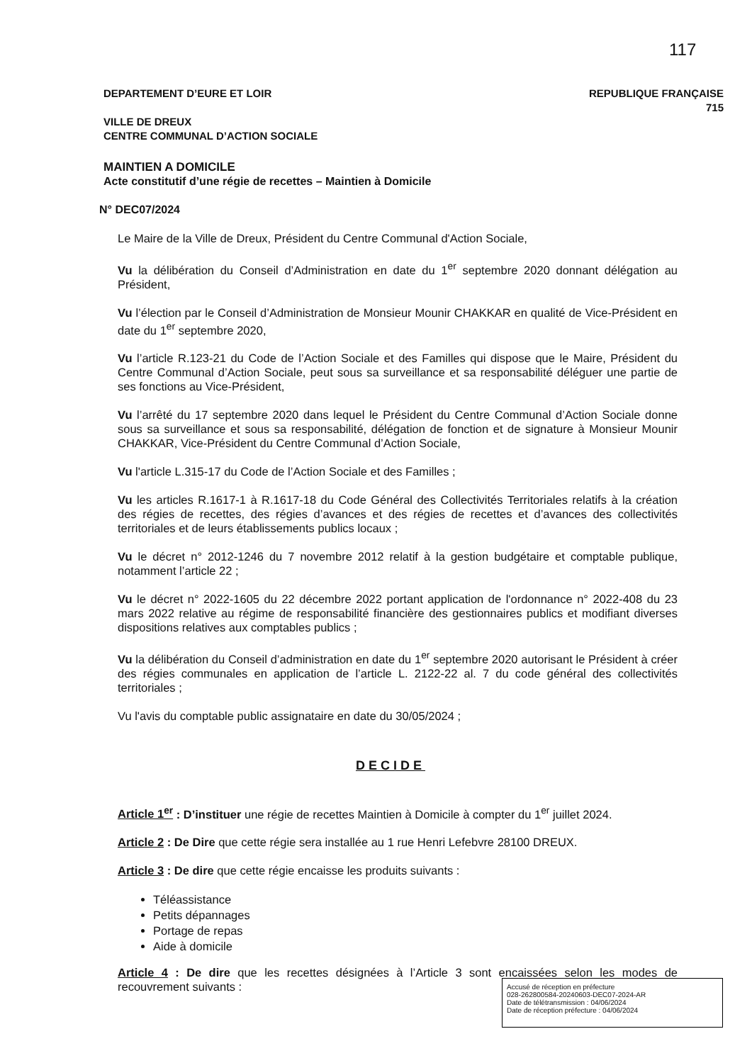117
REPUBLIQUE FRANÇAISE
715
DEPARTEMENT D’EURE ET LOIR
VILLE DE DREUX
CENTRE COMMUNAL D’ACTION SOCIALE
MAINTIEN A DOMICILE
Acte constitutif d’une régie de recettes – Maintien à Domicile
N° DEC07/2024
Le Maire de la Ville de Dreux, Président du Centre Communal d'Action Sociale,
Vu la délibération du Conseil d’Administration en date du 1<sup>er</sup> septembre 2020 donnant délégation au Président,
Vu l’élection par le Conseil d’Administration de Monsieur Mounir CHAKKAR en qualité de Vice-Président en date du 1<sup>er</sup> septembre 2020,
Vu l’article R.123-21 du Code de l’Action Sociale et des Familles qui dispose que le Maire, Président du Centre Communal d’Action Sociale, peut sous sa surveillance et sa responsabilité déléguer une partie de ses fonctions au Vice-Président,
Vu l’arrêté du 17 septembre 2020 dans lequel le Président du Centre Communal d’Action Sociale donne sous sa surveillance et sous sa responsabilité, délégation de fonction et de signature à Monsieur Mounir CHAKKAR, Vice-Président du Centre Communal d’Action Sociale,
Vu l'article L.315-17 du Code de l’Action Sociale et des Familles ;
Vu les articles R.1617-1 à R.1617-18 du Code Général des Collectivités Territoriales relatifs à la création des régies de recettes, des régies d’avances et des régies de recettes et d’avances des collectivités territoriales et de leurs établissements publics locaux ;
Vu le décret n° 2012-1246 du 7 novembre 2012 relatif à la gestion budgétaire et comptable publique, notamment l’article 22 ;
Vu le décret n° 2022-1605 du 22 décembre 2022 portant application de l'ordonnance n° 2022-408 du 23 mars 2022 relative au régime de responsabilité financière des gestionnaires publics et modifiant diverses dispositions relatives aux comptables publics ;
Vu la délibération du Conseil d’administration en date du 1<sup>er</sup> septembre 2020 autorisant le Président à créer des régies communales en application de l’article L. 2122-22 al. 7 du code général des collectivités territoriales ;
Vu l'avis du comptable public assignataire en date du 30/05/2024 ;
DECIDE
Article 1<sup>er</sup> : D’instituer une régie de recettes Maintien à Domicile à compter du 1<sup>er</sup> juillet 2024.
Article 2 : De Dire que cette régie sera installée au 1 rue Henri Lefebvre 28100 DREUX.
Article 3 : De dire que cette régie encaisse les produits suivants :
Téléassistance
Petits dépannages
Portage de repas
Aide à domicile
Article 4 : De dire que les recettes désignées à l’Article 3 sont encaissées selon les modes de recouvrement suivants :
Accusé de réception en préfecture
028-262800584-20240603-DEC07-2024-AR
Date de télétransmission : 04/06/2024
Date de réception préfecture : 04/06/2024